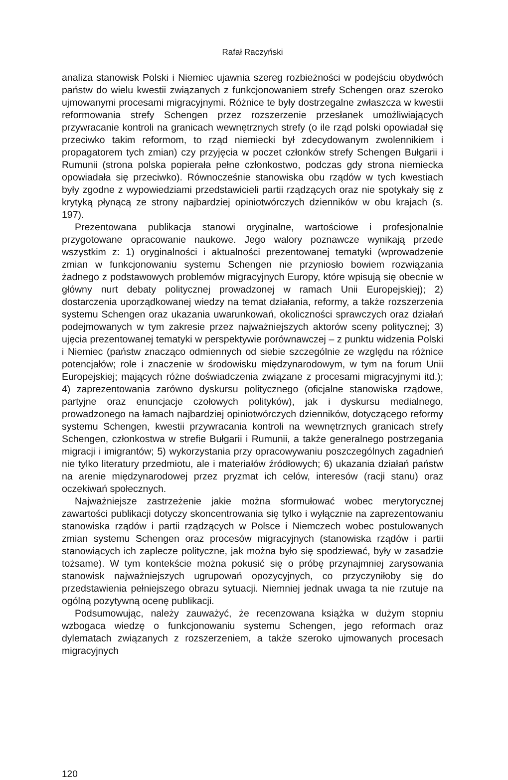Rafał Raczyński
analiza stanowisk Polski i Niemiec ujawnia szereg rozbieżności w podejściu obydwóch państw do wielu kwestii związanych z funkcjonowaniem strefy Schengen oraz szeroko ujmowanymi procesami migracyjnymi. Różnice te były dostrzegalne zwłaszcza w kwestii reformowania strefy Schengen przez rozszerzenie przesłanek umożliwiających przywracanie kontroli na granicach wewnętrznych strefy (o ile rząd polski opowiadał się przeciwko takim reformom, to rząd niemiecki był zdecydowanym zwolennikiem i propagatorem tych zmian) czy przyjęcia w poczet członków strefy Schengen Bułgarii i Rumunii (strona polska popierała pełne członkostwo, podczas gdy strona niemiecka opowiadała się przeciwko). Równocześnie stanowiska obu rządów w tych kwestiach były zgodne z wypowiedziami przedstawicieli partii rządzących oraz nie spotykały się z krytyką płynącą ze strony najbardziej opiniotwórczych dzienników w obu krajach (s. 197).
Prezentowana publikacja stanowi oryginalne, wartościowe i profesjonalnie przygotowane opracowanie naukowe. Jego walory poznawcze wynikają przede wszystkim z: 1) oryginalności i aktualności prezentowanej tematyki (wprowadzenie zmian w funkcjonowaniu systemu Schengen nie przyniosło bowiem rozwiązania żadnego z podstawowych problemów migracyjnych Europy, które wpisują się obecnie w główny nurt debaty politycznej prowadzonej w ramach Unii Europejskiej); 2) dostarczenia uporządkowanej wiedzy na temat działania, reformy, a także rozszerzenia systemu Schengen oraz ukazania uwarunkowań, okoliczności sprawczych oraz działań podejmowanych w tym zakresie przez najważniejszych aktorów sceny politycznej; 3) ujęcia prezentowanej tematyki w perspektywie porównawczej – z punktu widzenia Polski i Niemiec (państw znacząco odmiennych od siebie szczególnie ze względu na różnice potencjałów; role i znaczenie w środowisku międzynarodowym, w tym na forum Unii Europejskiej; mających różne doświadczenia związane z procesami migracyjnymi itd.); 4) zaprezentowania zarówno dyskursu politycznego (oficjalne stanowiska rządowe, partyjne oraz enuncjacje czołowych polityków), jak i dyskursu medialnego, prowadzonego na łamach najbardziej opiniotwórczych dzienników, dotyczącego reformy systemu Schengen, kwestii przywracania kontroli na wewnętrznych granicach strefy Schengen, członkostwa w strefie Bułgarii i Rumunii, a także generalnego postrzegania migracji i imigrantów; 5) wykorzystania przy opracowywaniu poszczególnych zagadnień nie tylko literatury przedmiotu, ale i materiałów źródłowych; 6) ukazania działań państw na arenie międzynarodowej przez pryzmat ich celów, interesów (racji stanu) oraz oczekiwań społecznych.
Najważniejsze zastrzeżenie jakie można sformułować wobec merytorycznej zawartości publikacji dotyczy skoncentrowania się tylko i wyłącznie na zaprezentowaniu stanowiska rządów i partii rządzących w Polsce i Niemczech wobec postulowanych zmian systemu Schengen oraz procesów migracyjnych (stanowiska rządów i partii stanowiących ich zaplecze polityczne, jak można było się spodziewać, były w zasadzie tożsame). W tym kontekście można pokusić się o próbę przynajmniej zarysowania stanowisk najważniejszych ugrupowań opozycyjnych, co przyczyniłoby się do przedstawienia pełniejszego obrazu sytuacji. Niemniej jednak uwaga ta nie rzutuje na ogólną pozytywną ocenę publikacji.
Podsumowując, należy zauważyć, że recenzowana książka w dużym stopniu wzbogaca wiedzę o funkcjonowaniu systemu Schengen, jego reformach oraz dylematach związanych z rozszerzeniem, a także szeroko ujmowanych procesach migracyjnych
120